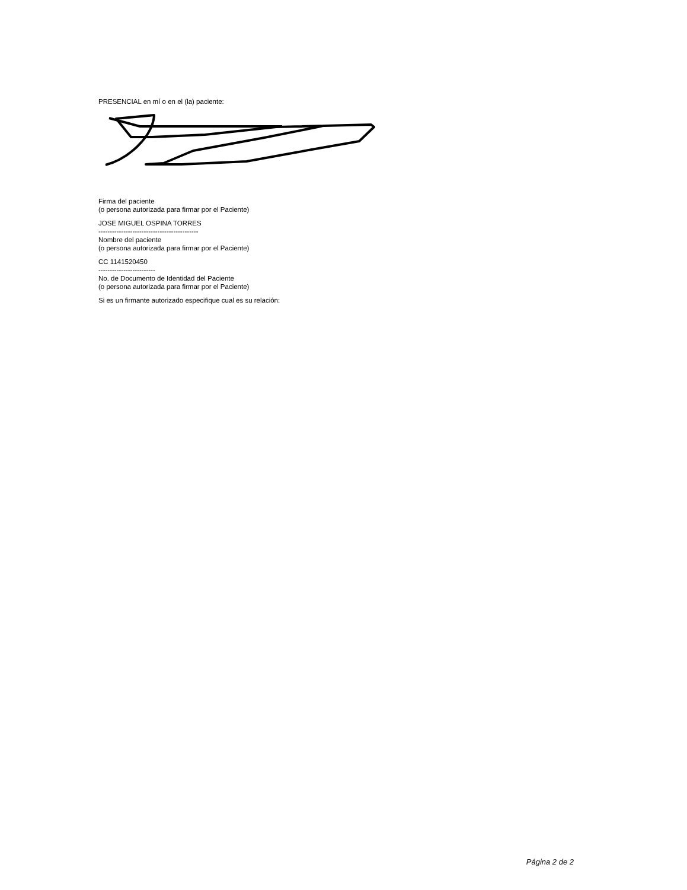PRESENCIAL en mí o en el (la) paciente:
Firma del paciente
(o persona autorizada para firmar por el Paciente)
JOSE MIGUEL OSPINA TORRES
--------------------------------------------
Nombre del paciente
(o persona autorizada para firmar por el Paciente)
CC 1141520450
-------------------------
No. de Documento de Identidad del Paciente
(o persona autorizada para firmar por el Paciente)
Si es un firmante autorizado especifique cual es su relación:
Página 2 de 2